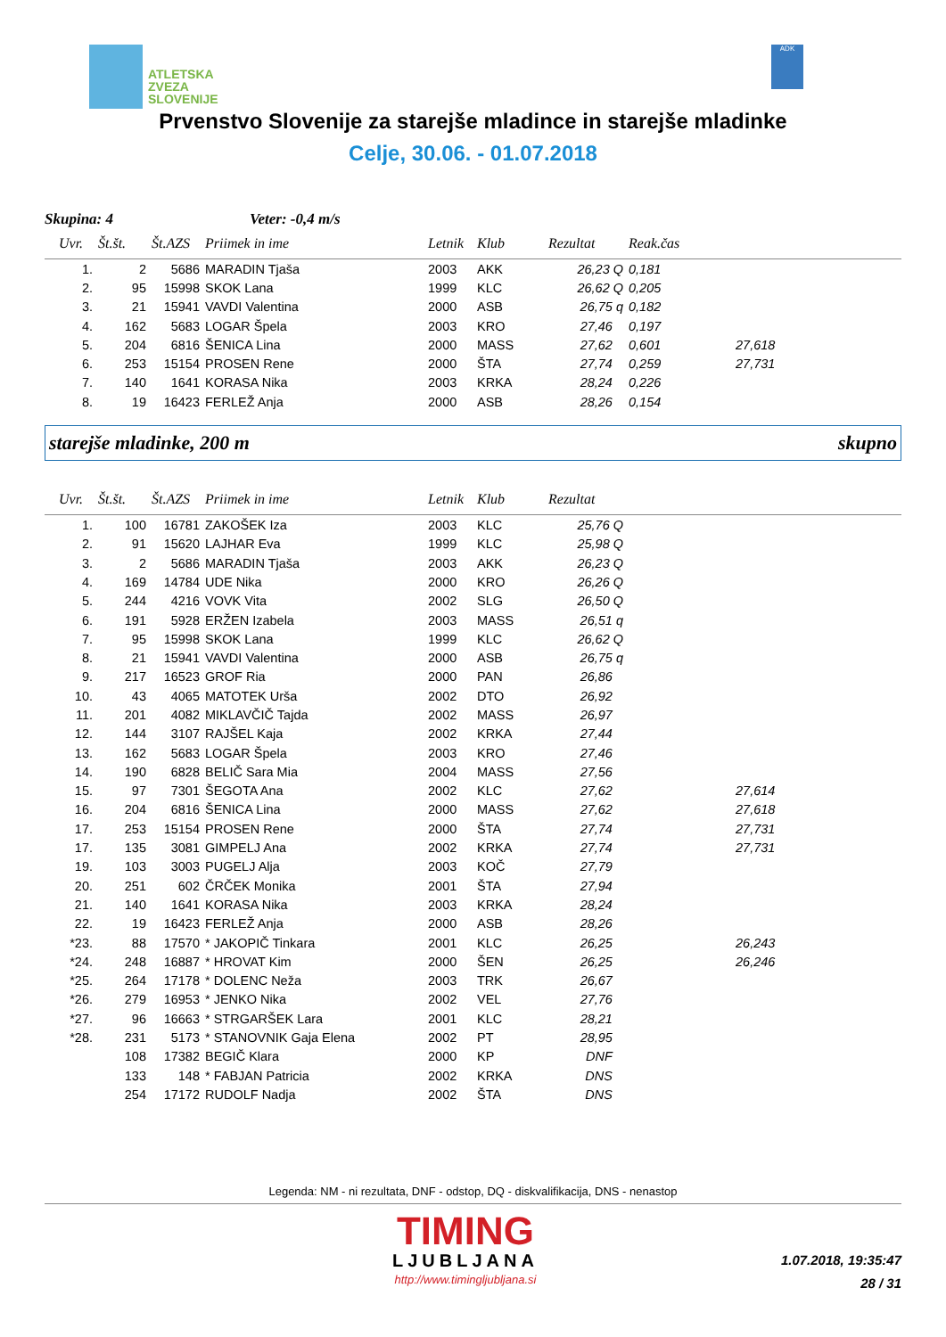ATLETSKA
ZVEZA
SLOVENIJE
ADK
Prvenstvo Slovenije za starejše mladince in starejše mladinke
Celje, 30.06. - 01.07.2018
Skupina: 4 Veter: -0,4 m/s
| Uvr. | Št.št. | Št.AZS | Priimek in ime | Letnik | Klub | Rezultat | Reak.čas | |
| --- | --- | --- | --- | --- | --- | --- | --- | --- |
| 1. | 2 | 5686 | MARADIN Tjaša | 2003 | AKK | 26,23 Q | 0,181 | |
| 2. | 95 | 15998 | SKOK Lana | 1999 | KLC | 26,62 Q | 0,205 | |
| 3. | 21 | 15941 | VAVDI Valentina | 2000 | ASB | 26,75 q | 0,182 | |
| 4. | 162 | 5683 | LOGAR Špela | 2003 | KRO | 27,46 | 0,197 | |
| 5. | 204 | 6816 | ŠENICA Lina | 2000 | MASS | 27,62 | 0,601 | 27,618 |
| 6. | 253 | 15154 | PROSEN Rene | 2000 | ŠTA | 27,74 | 0,259 | 27,731 |
| 7. | 140 | 1641 | KORASA Nika | 2003 | KRKA | 28,24 | 0,226 | |
| 8. | 19 | 16423 | FERLEŽ Anja | 2000 | ASB | 28,26 | 0,154 | |
starejše mladinke, 200 m skupno
| Uvr. | Št.št. | Št.AZS | Priimek in ime | Letnik | Klub | Rezultat | | |
| --- | --- | --- | --- | --- | --- | --- | --- | --- |
| 1. | 100 | 16781 | ZAKOŠEK Iza | 2003 | KLC | 25,76 Q | | |
| 2. | 91 | 15620 | LAJHAR Eva | 1999 | KLC | 25,98 Q | | |
| 3. | 2 | 5686 | MARADIN Tjaša | 2003 | AKK | 26,23 Q | | |
| 4. | 169 | 14784 | UDE Nika | 2000 | KRO | 26,26 Q | | |
| 5. | 244 | 4216 | VOVK Vita | 2002 | SLG | 26,50 Q | | |
| 6. | 191 | 5928 | ERŽEN Izabela | 2003 | MASS | 26,51 q | | |
| 7. | 95 | 15998 | SKOK Lana | 1999 | KLC | 26,62 Q | | |
| 8. | 21 | 15941 | VAVDI Valentina | 2000 | ASB | 26,75 q | | |
| 9. | 217 | 16523 | GROF Ria | 2000 | PAN | 26,86 | | |
| 10. | 43 | 4065 | MATOTEK Urša | 2002 | DTO | 26,92 | | |
| 11. | 201 | 4082 | MIKLAVČIČ Tajda | 2002 | MASS | 26,97 | | |
| 12. | 144 | 3107 | RAJŠEL Kaja | 2002 | KRKA | 27,44 | | |
| 13. | 162 | 5683 | LOGAR Špela | 2003 | KRO | 27,46 | | |
| 14. | 190 | 6828 | BELIČ Sara Mia | 2004 | MASS | 27,56 | | |
| 15. | 97 | 7301 | ŠEGOTA Ana | 2002 | KLC | 27,62 | | 27,614 |
| 16. | 204 | 6816 | ŠENICA Lina | 2000 | MASS | 27,62 | | 27,618 |
| 17. | 253 | 15154 | PROSEN Rene | 2000 | ŠTA | 27,74 | | 27,731 |
| 17. | 135 | 3081 | GIMPELJ Ana | 2002 | KRKA | 27,74 | | 27,731 |
| 19. | 103 | 3003 | PUGELJ Alja | 2003 | KOČ | 27,79 | | |
| 20. | 251 | 602 | ČRČEK Monika | 2001 | ŠTA | 27,94 | | |
| 21. | 140 | 1641 | KORASA Nika | 2003 | KRKA | 28,24 | | |
| 22. | 19 | 16423 | FERLEŽ Anja | 2000 | ASB | 28,26 | | |
| *23. | 88 | 17570 | * JAKOPIČ Tinkara | 2001 | KLC | 26,25 | | 26,243 |
| *24. | 248 | 16887 | * HROVAT Kim | 2000 | ŠEN | 26,25 | | 26,246 |
| *25. | 264 | 17178 | * DOLENC Neža | 2003 | TRK | 26,67 | | |
| *26. | 279 | 16953 | * JENKO Nika | 2002 | VEL | 27,76 | | |
| *27. | 96 | 16663 | * STRGARŠEK Lara | 2001 | KLC | 28,21 | | |
| *28. | 231 | 5173 | * STANOVNIK Gaja Elena | 2002 | PT | 28,95 | | |
| | 108 | 17382 | BEGIČ Klara | 2000 | KP | DNF | | |
| | 133 | 148 | * FABJAN Patricia | 2002 | KRKA | DNS | | |
| | 254 | 17172 | RUDOLF Nadja | 2002 | ŠTA | DNS | | |
Legenda: NM - ni rezultata, DNF - odstop, DQ - diskvalifikacija, DNS - nenastop
TIMING
LJUBLJANA
http://www.timingljubljana.si
1.07.2018, 19:35:47
28 / 31